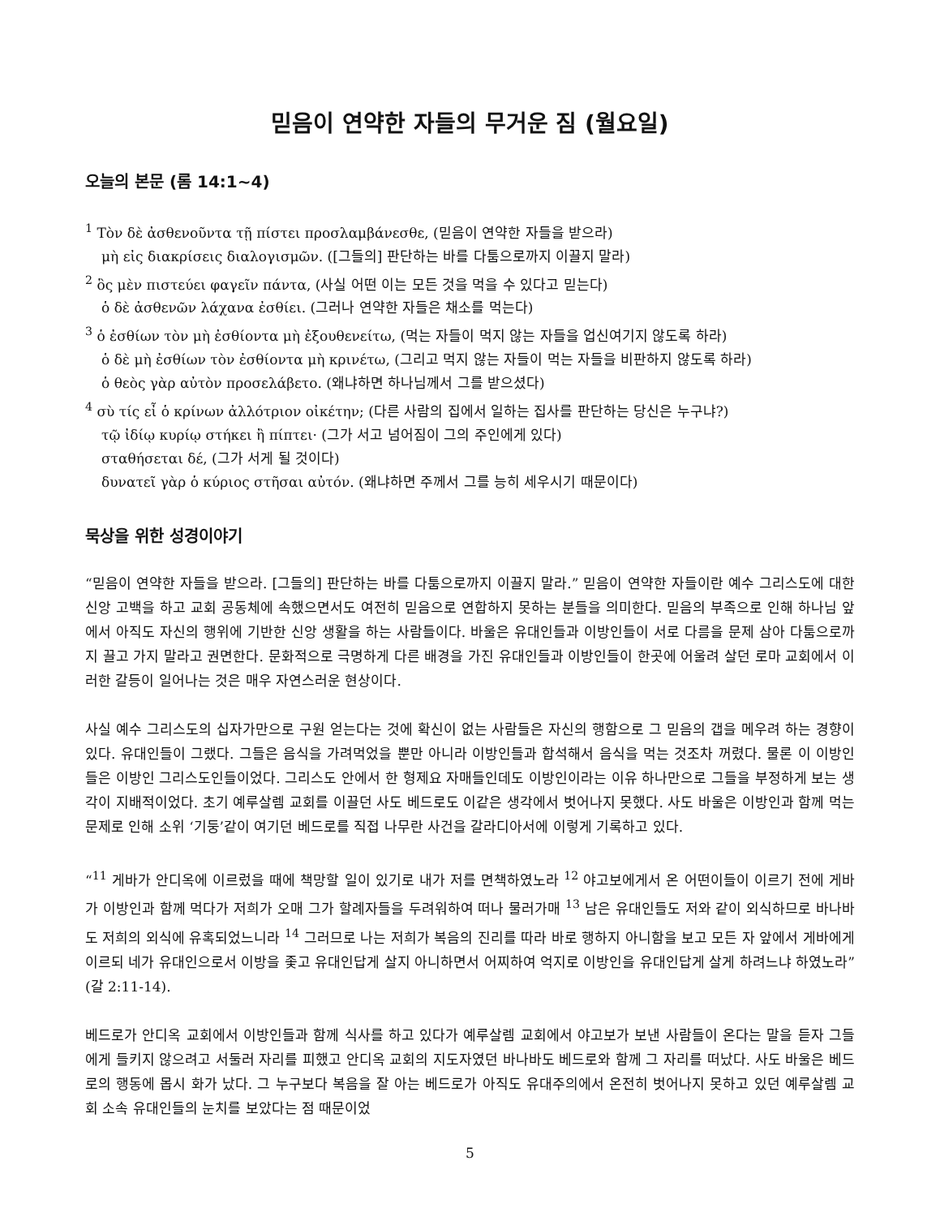믿음이 연약한 자들의 무거운 짐 (월요일)
오늘의 본문 (롬 14:1~4)
<sup>1</sup> Τὸν δὲ ἀσθενοῦντα τῇ πίστει προσλαμβάνεσθε, (믿음이 연약한 자들을 받으라)
μὴ εἰς διακρίσεις διαλογισμῶν. ([그들의] 판단하는 바를 다툼으로까지 이끌지 말라)
<sup>2</sup> ὃς μὲν πιστεύει φαγεῖν πάντα, (사실 어떤 이는 모든 것을 먹을 수 있다고 믿는다)
ὁ δὲ ἀσθενῶν λάχανα ἐσθίει. (그러나 연약한 자들은 채소를 먹는다)
<sup>3</sup> ὁ ἐσθίων τὸν μὴ ἐσθίοντα μὴ ἐξουθενείτω, (먹는 자들이 먹지 않는 자들을 업신여기지 않도록 하라)
ὁ δὲ μὴ ἐσθίων τὸν ἐσθίοντα μὴ κρινέτω, (그리고 먹지 않는 자들이 먹는 자들을 비판하지 않도록 하라)
ὁ θεὸς γὰρ αὐτὸν προσελάβετο. (왜냐하면 하나님께서 그를 받으셨다)
<sup>4</sup> σὺ τίς εἶ ὁ κρίνων ἀλλότριον οἰκέτην; (다른 사람의 집에서 일하는 집사를 판단하는 당신은 누구냐?)
τῷ ἰδίῳ κυρίῳ στήκει ἢ πίπτει· (그가 서고 넘어짐이 그의 주인에게 있다)
σταθήσεται δέ, (그가 서게 될 것이다)
δυνατεῖ γὰρ ὁ κύριος στῆσαι αὐτόν. (왜냐하면 주께서 그를 능히 세우시기 때문이다)
묵상을 위한 성경이야기
“믿음이 연약한 자들을 받으라. [그들의] 판단하는 바를 다툼으로까지 이끌지 말라.” 믿음이 연약한 자들이란 예수 그리스도에 대한 신앙 고백을 하고 교회 공동체에 속했으면서도 여전히 믿음으로 연합하지 못하는 분들을 의미한다. 믿음의 부족으로 인해 하나님 앞에서 아직도 자신의 행위에 기반한 신앙 생활을 하는 사람들이다. 바울은 유대인들과 이방인들이 서로 다름을 문제 삼아 다툼으로까지 끌고 가지 말라고 권면한다. 문화적으로 극명하게 다른 배경을 가진 유대인들과 이방인들이 한곳에 어울려 살던 로마 교회에서 이러한 갈등이 일어나는 것은 매우 자연스러운 현상이다.
사실 예수 그리스도의 십자가만으로 구원 얻는다는 것에 확신이 없는 사람들은 자신의 행함으로 그 믿음의 갭을 메우려 하는 경향이 있다. 유대인들이 그랬다. 그들은 음식을 가려먹었을 뿐만 아니라 이방인들과 합석해서 음식을 먹는 것조차 꺼렸다. 물론 이 이방인들은 이방인 그리스도인들이었다. 그리스도 안에서 한 형제요 자매들인데도 이방인이라는 이유 하나만으로 그들을 부정하게 보는 생각이 지배적이었다. 초기 예루살렘 교회를 이끌던 사도 베드로도 이같은 생각에서 벗어나지 못했다. 사도 바울은 이방인과 함께 먹는 문제로 인해 소위 ‘기둥’같이 여기던 베드로를 직접 나무란 사건을 갈라디아서에 이렇게 기록하고 있다.
“<sup>11</sup> 게바가 안디옥에 이르렀을 때에 책망할 일이 있기로 내가 저를 면책하였노라 <sup>12</sup> 야고보에게서 온 어떤이들이 이르기 전에 게바가 이방인과 함께 먹다가 저희가 오매 그가 할례자들을 두려워하여 떠나 물러가매 <sup>13</sup> 남은 유대인들도 저와 같이 외식하므로 바나바도 저희의 외식에 유혹되었느니라 <sup>14</sup> 그러므로 나는 저희가 복음의 진리를 따라 바로 행하지 아니함을 보고 모든 자 앞에서 게바에게 이르되 네가 유대인으로서 이방을 좇고 유대인답게 살지 아니하면서 어찌하여 억지로 이방인을 유대인답게 살게 하려느냐 하였노라” (갈 2:11-14).
베드로가 안디옥 교회에서 이방인들과 함께 식사를 하고 있다가 예루살렘 교회에서 야고보가 보낸 사람들이 온다는 말을 듣자 그들에게 들키지 않으려고 서둘러 자리를 피했고 안디옥 교회의 지도자였던 바나바도 베드로와 함께 그 자리를 떠났다. 사도 바울은 베드로의 행동에 몹시 화가 났다. 그 누구보다 복음을 잘 아는 베드로가 아직도 유대주의에서 온전히 벗어나지 못하고 있던 예루살렘 교회 소속 유대인들의 눈치를 보았다는 점 때문이었
5